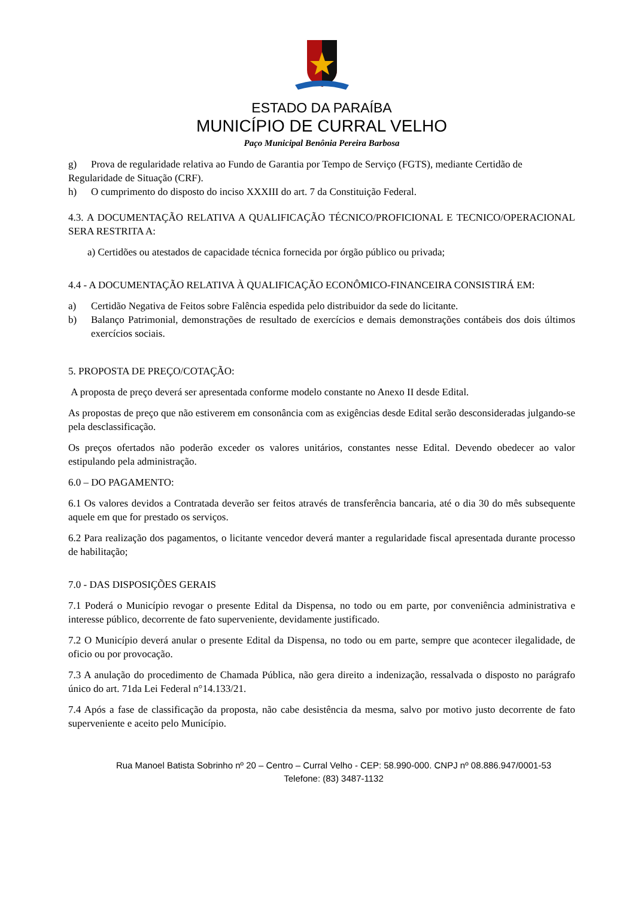ESTADO DA PARAÍBA
MUNICÍPIO DE CURRAL VELHO
Paço Municipal Benônia Pereira Barbosa
g) Prova de regularidade relativa ao Fundo de Garantia por Tempo de Serviço (FGTS), mediante Certidão de
Regularidade de Situação (CRF).
h) O cumprimento do disposto do inciso XXXIII do art. 7 da Constituição Federal.
4.3. A DOCUMENTAÇÃO RELATIVA A QUALIFICAÇÃO TÉCNICO/PROFICIONAL E TECNICO/OPERACIONAL SERA RESTRITA A:
a) Certidões ou atestados de capacidade técnica fornecida por órgão público ou privada;
4.4 - A DOCUMENTAÇÃO RELATIVA À QUALIFICAÇÃO ECONÔMICO-FINANCEIRA CONSISTIRÁ EM:
a) Certidão Negativa de Feitos sobre Falência espedida pelo distribuidor da sede do licitante.
b) Balanço Patrimonial, demonstrações de resultado de exercícios e demais demonstrações contábeis dos dois últimos exercícios sociais.
5. PROPOSTA DE PREÇO/COTAÇÃO:
A proposta de preço deverá ser apresentada conforme modelo constante no Anexo II desde Edital.
As propostas de preço que não estiverem em consonância com as exigências desde Edital serão desconsideradas julgando-se pela desclassificação.
Os preços ofertados não poderão exceder os valores unitários, constantes nesse Edital. Devendo obedecer ao valor estipulando pela administração.
6.0 – DO PAGAMENTO:
6.1 Os valores devidos a Contratada deverão ser feitos através de transferência bancaria, até o dia 30 do mês subsequente aquele em que for prestado os serviços.
6.2 Para realização dos pagamentos, o licitante vencedor deverá manter a regularidade fiscal apresentada durante processo de habilitação;
7.0 - DAS DISPOSIÇÕES GERAIS
7.1 Poderá o Município revogar o presente Edital da Dispensa, no todo ou em parte, por conveniência administrativa e interesse público, decorrente de fato superveniente, devidamente justificado.
7.2 O Município deverá anular o presente Edital da Dispensa, no todo ou em parte, sempre que acontecer ilegalidade, de oficio ou por provocação.
7.3 A anulação do procedimento de Chamada Pública, não gera direito a indenização, ressalvada o disposto no parágrafo único do art. 71da Lei Federal n°14.133/21.
7.4 Após a fase de classificação da proposta, não cabe desistência da mesma, salvo por motivo justo decorrente de fato superveniente e aceito pelo Município.
Rua Manoel Batista Sobrinho nº 20 – Centro – Curral Velho - CEP: 58.990-000. CNPJ nº 08.886.947/0001-53
Telefone: (83) 3487-1132